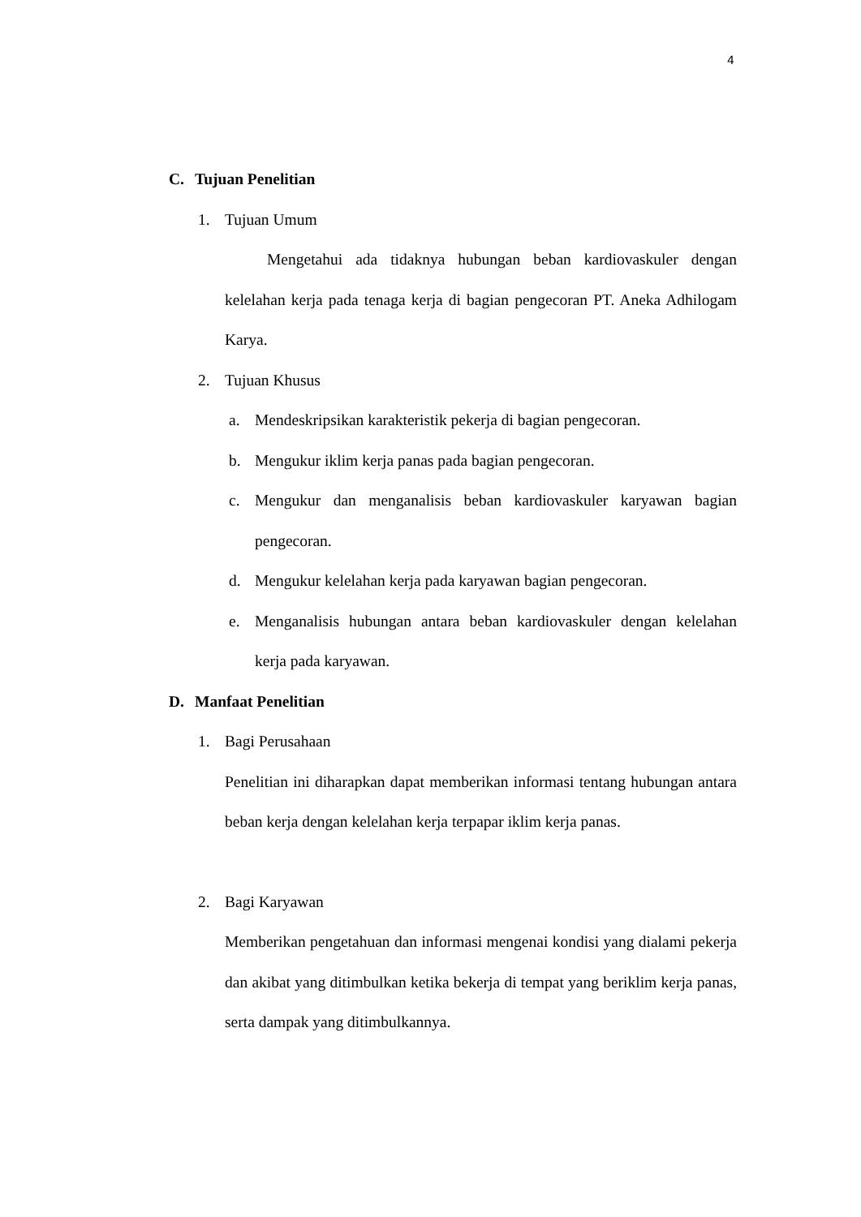4
C. Tujuan Penelitian
1. Tujuan Umum
Mengetahui ada tidaknya hubungan beban kardiovaskuler dengan kelelahan kerja pada tenaga kerja di bagian pengecoran PT. Aneka Adhilogam Karya.
2. Tujuan Khusus
a. Mendeskripsikan karakteristik pekerja di bagian pengecoran.
b. Mengukur iklim kerja panas pada bagian pengecoran.
c. Mengukur dan menganalisis beban kardiovaskuler karyawan bagian pengecoran.
d. Mengukur kelelahan kerja pada karyawan bagian pengecoran.
e. Menganalisis hubungan antara beban kardiovaskuler dengan kelelahan kerja pada karyawan.
D. Manfaat Penelitian
1. Bagi Perusahaan
Penelitian ini diharapkan dapat memberikan informasi tentang hubungan antara beban kerja dengan kelelahan kerja terpapar iklim kerja panas.
2. Bagi Karyawan
Memberikan pengetahuan dan informasi mengenai kondisi yang dialami pekerja dan akibat yang ditimbulkan ketika bekerja di tempat yang beriklim kerja panas, serta dampak yang ditimbulkannya.